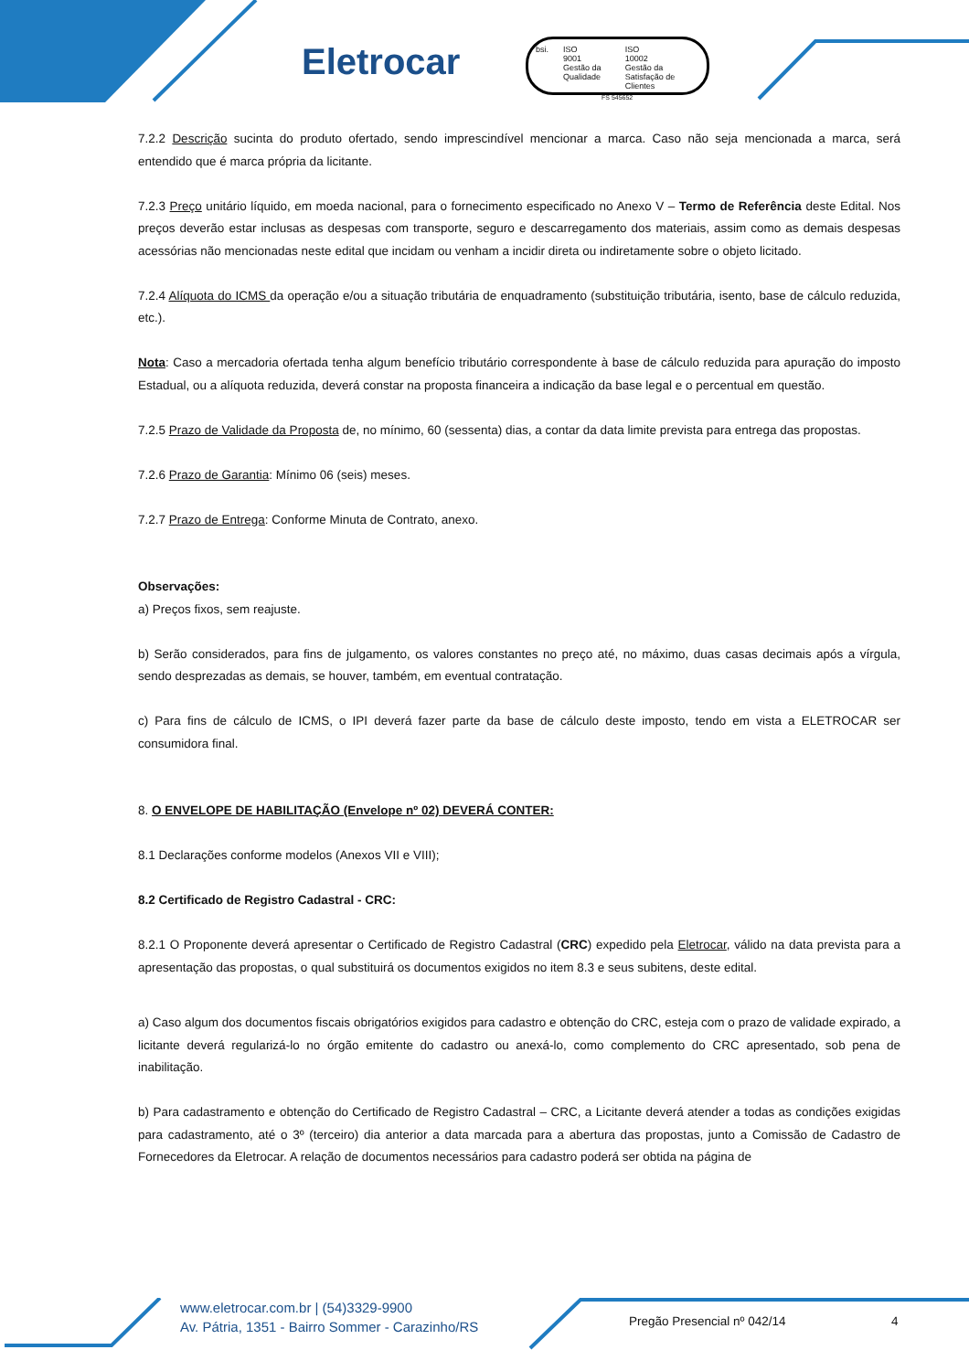Eletrocar
bsi. ISO
9001
Gestão da Qualidade
ISO
10002
Gestão da Satisfação de Clientes
FS 545652
7.2.2 Descrição sucinta do produto ofertado, sendo imprescindível mencionar a marca. Caso não seja mencionada a marca, será entendido que é marca própria da licitante.
7.2.3 Preço unitário líquido, em moeda nacional, para o fornecimento especificado no Anexo V – Termo de Referência deste Edital. Nos preços deverão estar inclusas as despesas com transporte, seguro e descarregamento dos materiais, assim como as demais despesas acessórias não mencionadas neste edital que incidam ou venham a incidir direta ou indiretamente sobre o objeto licitado.
7.2.4 Alíquota do ICMS da operação e/ou a situação tributária de enquadramento (substituição tributária, isento, base de cálculo reduzida, etc.).
Nota: Caso a mercadoria ofertada tenha algum benefício tributário correspondente à base de cálculo reduzida para apuração do imposto Estadual, ou a alíquota reduzida, deverá constar na proposta financeira a indicação da base legal e o percentual em questão.
7.2.5 Prazo de Validade da Proposta de, no mínimo, 60 (sessenta) dias, a contar da data limite prevista para entrega das propostas.
7.2.6 Prazo de Garantia: Mínimo 06 (seis) meses.
7.2.7 Prazo de Entrega: Conforme Minuta de Contrato, anexo.
Observações:
a) Preços fixos, sem reajuste.
b) Serão considerados, para fins de julgamento, os valores constantes no preço até, no máximo, duas casas decimais após a vírgula, sendo desprezadas as demais, se houver, também, em eventual contratação.
c) Para fins de cálculo de ICMS, o IPI deverá fazer parte da base de cálculo deste imposto, tendo em vista a ELETROCAR ser consumidora final.
8. O ENVELOPE DE HABILITAÇÃO (Envelope nº 02) DEVERÁ CONTER:
8.1 Declarações conforme modelos (Anexos VII e VIII);
8.2 Certificado de Registro Cadastral - CRC:
8.2.1 O Proponente deverá apresentar o Certificado de Registro Cadastral (CRC) expedido pela Eletrocar, válido na data prevista para a apresentação das propostas, o qual substituirá os documentos exigidos no item 8.3 e seus subitens, deste edital.
a) Caso algum dos documentos fiscais obrigatórios exigidos para cadastro e obtenção do CRC, esteja com o prazo de validade expirado, a licitante deverá regularizá-lo no órgão emitente do cadastro ou anexá-lo, como complemento do CRC apresentado, sob pena de inabilitação.
b) Para cadastramento e obtenção do Certificado de Registro Cadastral – CRC, a Licitante deverá atender a todas as condições exigidas para cadastramento, até o 3º (terceiro) dia anterior a data marcada para a abertura das propostas, junto a Comissão de Cadastro de Fornecedores da Eletrocar. A relação de documentos necessários para cadastro poderá ser obtida na página de
www.eletrocar.com.br | (54)3329-9900
Av. Pátria, 1351 - Bairro Sommer - Carazinho/RS
Pregão Presencial nº 042/14 4